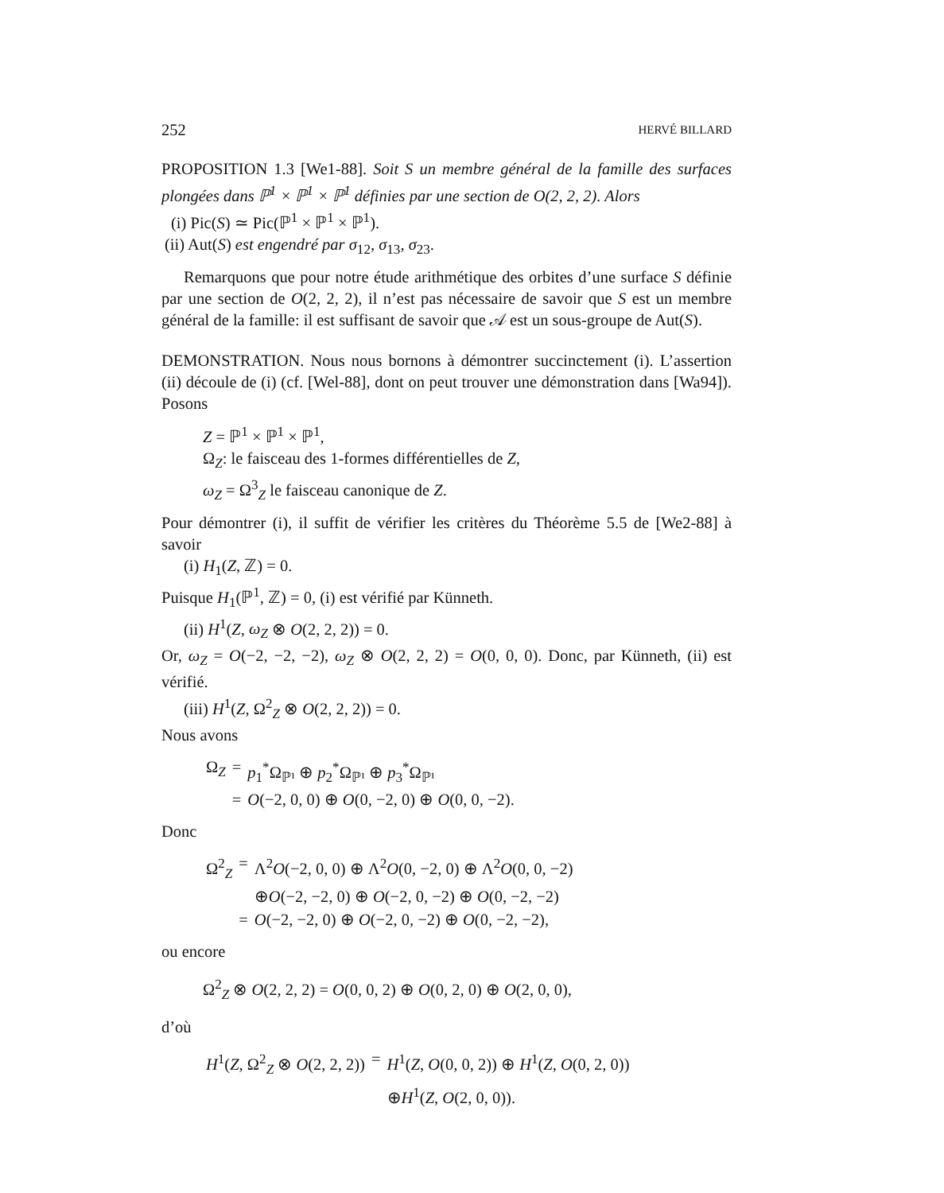252 HERVÉ BILLARD
PROPOSITION 1.3 [We1-88]. Soit S un membre général de la famille des surfaces plongées dans ℙ<sup>1</sup> × ℙ<sup>1</sup> × ℙ<sup>1</sup> définies par une section de O(2, 2, 2). Alors
(i) Pic(S) ≃ Pic(ℙ<sup>1</sup> × ℙ<sup>1</sup> × ℙ<sup>1</sup>).
(ii) Aut(S) est engendré par σ<sub>12</sub>, σ<sub>13</sub>, σ<sub>23</sub>.
Remarquons que pour notre étude arithmétique des orbites d’une surface S définie par une section de O(2, 2, 2), il n’est pas nécessaire de savoir que S est un membre général de la famille: il est suffisant de savoir que 𝒜 est un sous-groupe de Aut(S).
DEMONSTRATION. Nous nous bornons à démontrer succinctement (i). L’assertion (ii) découle de (i) (cf. [Wel-88], dont on peut trouver une démonstration dans [Wa94]). Posons
Z = ℙ<sup>1</sup> × ℙ<sup>1</sup> × ℙ<sup>1</sup>,
Ω<sub>Z</sub>: le faisceau des 1-formes différentielles de Z,
ω<sub>Z</sub> = Ω<sup>3</sup><sub>Z</sub> le faisceau canonique de Z.
Pour démontrer (i), il suffit de vérifier les critères du Théorème 5.5 de [We2-88] à savoir
(i) H<sub>1</sub>(Z, ℤ) = 0.
Puisque H<sub>1</sub>(ℙ<sup>1</sup>, ℤ) = 0, (i) est vérifié par Künneth.
(ii) H<sup>1</sup>(Z, ω<sub>Z</sub> ⊗ O(2, 2, 2)) = 0.
Or, ω<sub>Z</sub> = O(−2, −2, −2), ω<sub>Z</sub> ⊗ O(2, 2, 2) = O(0, 0, 0). Donc, par Künneth, (ii) est vérifié.
(iii) H<sup>1</sup>(Z, Ω<sup>2</sup><sub>Z</sub> ⊗ O(2, 2, 2)) = 0.
Nous avons
| Ω<sub>Z</sub> | = | p<sub>1</sub><sup>*</sup>Ω<sub>ℙ¹</sub> ⊕ p<sub>2</sub><sup>*</sup>Ω<sub>ℙ¹</sub> ⊕ p<sub>3</sub><sup>*</sup>Ω<sub>ℙ¹</sub> |
| | = | O (−2, 0, 0) ⊕ O (0, −2, 0) ⊕ O (0, 0, −2). |
Donc
| Ω<sup>2</sup><sub>Z</sub> | = | Λ<sup>2</sup> O (−2, 0, 0) ⊕ Λ<sup>2</sup> O (0, −2, 0) ⊕ Λ<sup>2</sup> O (0, 0, −2) |
| | | ⊕ O (−2, −2, 0) ⊕ O (−2, 0, −2) ⊕ O (0, −2, −2) |
| | = | O (−2, −2, 0) ⊕ O (−2, 0, −2) ⊕ O (0, −2, −2), |
ou encore
Ω<sup>2</sup><sub>Z</sub> ⊗ O(2, 2, 2) = O(0, 0, 2) ⊕ O(0, 2, 0) ⊕ O(2, 0, 0),
d’où
| H<sup>1</sup>( Z , Ω<sup>2</sup><sub>Z</sub> ⊗ O (2, 2, 2)) | = | H<sup>1</sup>( Z , O (0, 0, 2)) ⊕ H<sup>1</sup>( Z , O (0, 2, 0)) |
| | | ⊕ H<sup>1</sup>( Z , O (2, 0, 0)). |